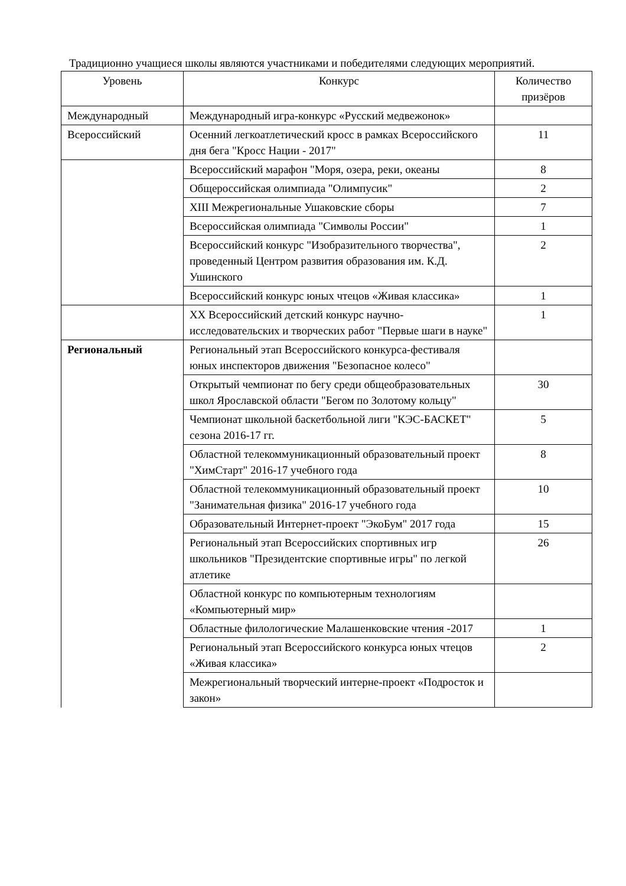Традиционно учащиеся школы являются участниками и победителями следующих мероприятий.
| Уровень | Конкурс | Количество призёров |
| --- | --- | --- |
| Международный | Международный игра-конкурс «Русский медвежонок» | |
| Всероссийский | Осенний легкоатлетический кросс в рамках Всероссийского дня бега "Кросс Нации - 2017" | 11 |
| | Всероссийский марафон "Моря, озера, реки, океаны | 8 |
| | Общероссийская олимпиада "Олимпусик" | 2 |
| | XIII Межрегиональные Ушаковские сборы | 7 |
| | Всероссийская олимпиада "Символы России" | 1 |
| | Всероссийский конкурс "Изобразительного творчества", проведенный Центром развития образования им. К.Д. Ушинского | 2 |
| | Всероссийский конкурс юных чтецов «Живая классика» | 1 |
| | XX Всероссийский детский конкурс научно-исследовательских и творческих работ "Первые шаги в науке" | 1 |
| Региональный | Региональный этап Всероссийского конкурса-фестиваля юных инспекторов движения "Безопасное колесо" | |
| | Открытый чемпионат по бегу среди общеобразовательных школ Ярославской области "Бегом по Золотому кольцу" | 30 |
| | Чемпионат школьной баскетбольной лиги "КЭС-БАСКЕТ" сезона 2016-17 гг. | 5 |
| | Областной телекоммуникационный образовательный проект "ХимСтарт" 2016-17 учебного года | 8 |
| | Областной телекоммуникационный образовательный проект "Занимательная физика" 2016-17 учебного года | 10 |
| | Образовательный Интернет-проект "ЭкоБум" 2017 года | 15 |
| | Региональный этап Всероссийских спортивных игр школьников "Президентские спортивные игры" по легкой атлетике | 26 |
| | Областной конкурс по компьютерным технологиям «Компьютерный мир» | |
| | Областные филологические Малашенковские чтения -2017 | 1 |
| | Региональный этап Всероссийского конкурса юных чтецов «Живая классика» | 2 |
| | Межрегиональный творческий интерне-проект «Подросток и закон» | |